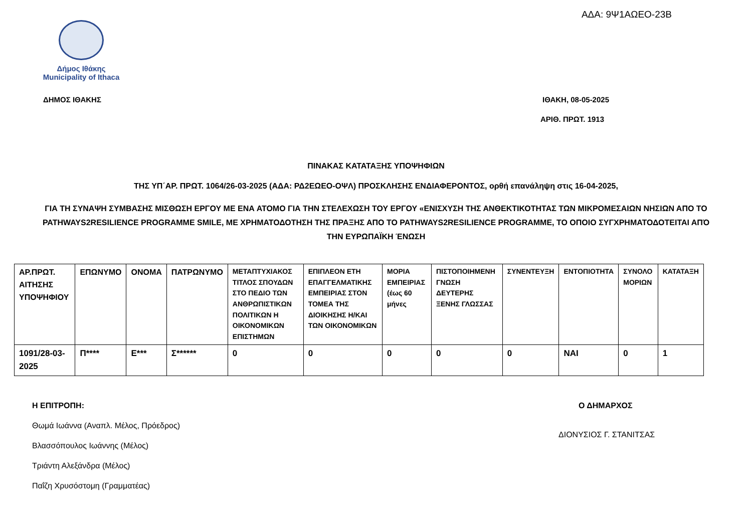ΑΔΑ: 9Ψ1ΑΩΕΟ-23Β
Δήμος Ιθάκης
Municipality of Ithaca
ΔΗΜΟΣ ΙΘΑΚΗΣ ΙΘΑΚΗ, 08-05-2025
ΑΡΙΘ. ΠΡΩΤ. 1913
ΠΙΝΑΚΑΣ ΚΑΤΑΤΑΞΗΣ ΥΠΟΨΗΦΙΩΝ
ΤΗΣ ΥΠ΄ΑΡ. ΠΡΩΤ. 1064/26-03-2025 (ΑΔΑ: ΡΔ2ΕΩΕΟ-ΟΨΛ) ΠΡΟΣΚΛΗΣΗΣ ΕΝΔΙΑΦΕΡΟΝΤΟΣ, ορθή επανάληψη στις 16-04-2025,
ΓΙΑ ΤΗ ΣΥΝΑΨΗ ΣΥΜΒΑΣΗΣ ΜΙΣΘΩΣΗ ΕΡΓΟΥ ΜΕ ΕΝΑ ΑΤΟΜΟ ΓΙΑ ΤΗΝ ΣΤΕΛΕΧΩΣΗ ΤΟΥ ΕΡΓΟΥ «ΕΝΙΣΧΥΣΗ ΤΗΣ ΑΝΘΕΚΤΙΚΟΤΗΤΑΣ ΤΩΝ ΜΙΚΡΟΜΕΣΑΙΩΝ ΝΗΣΙΩΝ ΑΠΟ ΤΟ PATHWAYS2RESILIENCE PROGRAMME SMILE, ΜΕ ΧΡΗΜΑΤΟΔΟΤΗΣΗ ΤΗΣ ΠΡΑΞΗΣ ΑΠΟ ΤΟ PATHWAYS2RESILIENCE PROGRAMME, ΤΟ ΟΠΟΙΟ ΣΥΓΧΡΗΜΑΤΟΔΟΤΕΙΤΑΙ ΑΠΌ ΤΗΝ ΕΥΡΩΠΑΪΚΗ ΈΝΩΣΗ
| ΑΡ.ΠΡΩΤ. ΑΙΤΗΣΗΣ ΥΠΟΨΗΦΙΟΥ | ΕΠΩΝΥΜΟ | ΟΝΟΜΑ | ΠΑΤΡΩΝΥΜΟ | ΜΕΤΑΠΤΥΧΙΑΚΟΣ ΤΙΤΛΟΣ ΣΠΟΥΔΩΝ ΣΤΟ ΠΕΔΙΟ ΤΩΝ ΑΝΘΡΩΠΙΣΤΙΚΩΝ ΠΟΛΙΤΙΚΩΝ Η ΟΙΚΟΝΟΜΙΚΩΝ ΕΠΙΣΤΗΜΩΝ | ΕΠΙΠΛΕΟΝ ΕΤΗ ΕΠΑΓΓΕΛΜΑΤΙΚΗΣ ΕΜΠΕΙΡΙΑΣ ΣΤΟΝ ΤΟΜΕΑ ΤΗΣ ΔΙΟΙΚΗΣΗΣ Η/ΚΑΙ ΤΩΝ ΟΙΚΟΝΟΜΙΚΩΝ | ΜΟΡΙΑ ΕΜΠΕΙΡΙΑΣ (έως 60 μήνες | ΠΙΣΤΟΠΟΙΗΜΕΝΗ ΓΝΩΣΗ ΔΕΥΤΕΡΗΣ ΞΕΝΗΣ ΓΛΩΣΣΑΣ | ΣΥΝΕΝΤΕΥΞΗ | ΕΝΤΟΠΙΟΤΗΤΑ | ΣΥΝΟΛΟ ΜΟΡΙΩΝ | ΚΑΤΑΤΑΞΗ |
| --- | --- | --- | --- | --- | --- | --- | --- | --- | --- | --- | --- |
| 1091/28-03-2025 | Π**** | Ε*** | Σ****** | 0 | 0 | 0 | 0 | 0 | ΝΑΙ | 0 | 1 |
Η ΕΠΙΤΡΟΠΗ:
Θωμά Ιωάννα (Αναπλ. Μέλος, Πρόεδρος)
Βλασσόπουλος Ιωάννης (Μέλος)
Τριάντη Αλεξάνδρα (Μέλος)
Παΐζη Χρυσόστομη (Γραμματέας)
Ο ΔΗΜΑΡΧΟΣ
ΔΙΟΝΥΣΙΟΣ Γ. ΣΤΑΝΙΤΣΑΣ